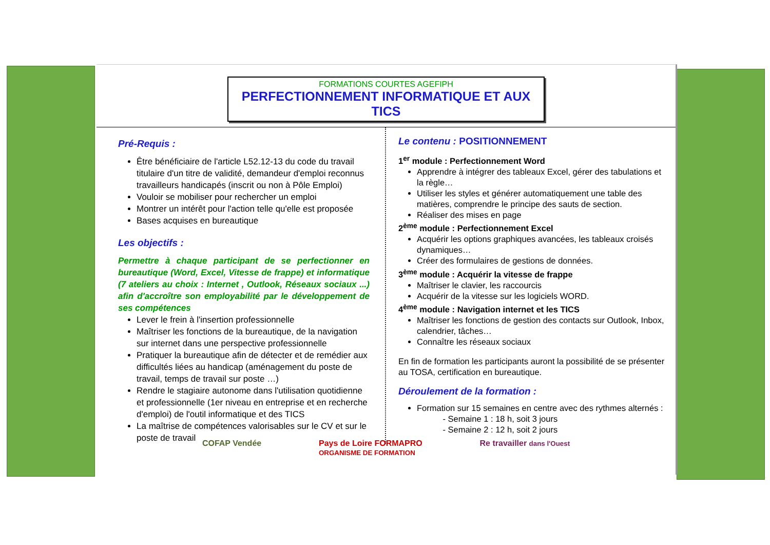FORMATIONS COURTES AGEFIPH
PERFECTIONNEMENT INFORMATIQUE ET AUX TICS
Pré-Requis :
Être bénéficiaire de l'article L52.12-13 du code du travail titulaire d'un titre de validité, demandeur d'emploi reconnus travailleurs handicapés (inscrit ou non à Pôle Emploi)
Vouloir se mobiliser pour rechercher un emploi
Montrer un intérêt pour l'action telle qu'elle est proposée
Bases acquises en bureautique
Les objectifs :
Permettre à chaque participant de se perfectionner en bureautique (Word, Excel, Vitesse de frappe) et informatique (7 ateliers au choix : Internet , Outlook, Réseaux sociaux ...) afin d'accroître son employabilité par le développement de ses compétences
Lever le frein à l'insertion professionnelle
Maîtriser les fonctions de la bureautique, de la navigation sur internet dans une perspective professionnelle
Pratiquer la bureautique afin de détecter et de remédier aux difficultés liées au handicap (aménagement du poste de travail, temps de travail sur poste …)
Rendre le stagiaire autonome dans l'utilisation quotidienne et professionnelle (1er niveau en entreprise et en recherche d'emploi) de l'outil informatique et des TICS
La maîtrise de compétences valorisables sur le CV et sur le poste de travail
Le contenu : POSITIONNEMENT
1<sup>er</sup> module : Perfectionnement Word
Apprendre à intégrer des tableaux Excel, gérer des tabulations et la règle…
Utiliser les styles et générer automatiquement une table des matières, comprendre le principe des sauts de section.
Réaliser des mises en page
2<sup>ème</sup> module : Perfectionnement Excel
Acquérir les options graphiques avancées, les tableaux croisés dynamiques…
Créer des formulaires de gestions de données.
3<sup>ème</sup> module : Acquérir la vitesse de frappe
Maîtriser le clavier, les raccourcis
Acquérir de la vitesse sur les logiciels WORD.
4<sup>ème</sup> module : Navigation internet et les TICS
Maîtriser les fonctions de gestion des contacts sur Outlook, Inbox, calendrier, tâches…
Connaître les réseaux sociaux
En fin de formation les participants auront la possibilité de se présenter au TOSA, certification en bureautique.
Déroulement de la formation :
Formation sur 15 semaines en centre avec des rythmes alternés :
- Semaine 1 : 18 h, soit 3 jours
- Semaine 2 : 12 h, soit 2 jours
COFAP Vendée Pays de Loire FORMAPRO
ORGANISME DE FORMATION Re travailler dans l'Ouest